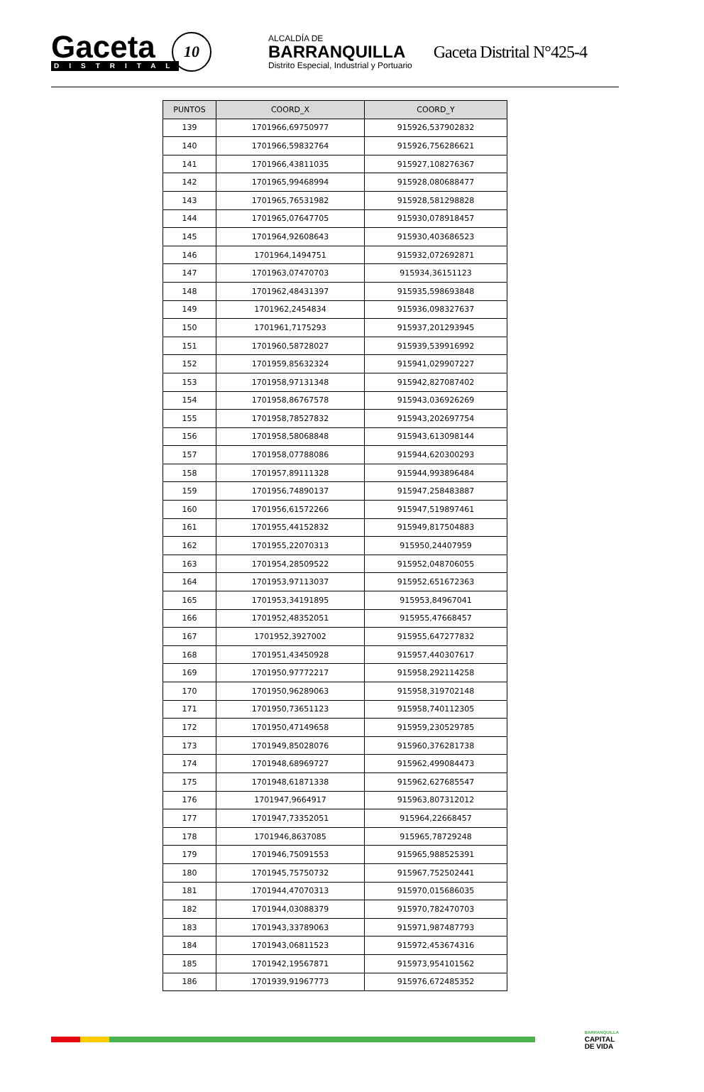Gaceta
DISTRITAL
10
ALCALDÍA DE
BARRANQUILLA
Distrito Especial, Industrial y Portuario
Gaceta Distrital N°425-4
| PUNTOS | COORD_X | COORD_Y |
| --- | --- | --- |
| 139 | 1701966,69750977 | 915926,537902832 |
| 140 | 1701966,59832764 | 915926,756286621 |
| 141 | 1701966,43811035 | 915927,108276367 |
| 142 | 1701965,99468994 | 915928,080688477 |
| 143 | 1701965,76531982 | 915928,581298828 |
| 144 | 1701965,07647705 | 915930,078918457 |
| 145 | 1701964,92608643 | 915930,403686523 |
| 146 | 1701964,1494751 | 915932,072692871 |
| 147 | 1701963,07470703 | 915934,36151123 |
| 148 | 1701962,48431397 | 915935,598693848 |
| 149 | 1701962,2454834 | 915936,098327637 |
| 150 | 1701961,7175293 | 915937,201293945 |
| 151 | 1701960,58728027 | 915939,539916992 |
| 152 | 1701959,85632324 | 915941,029907227 |
| 153 | 1701958,97131348 | 915942,827087402 |
| 154 | 1701958,86767578 | 915943,036926269 |
| 155 | 1701958,78527832 | 915943,202697754 |
| 156 | 1701958,58068848 | 915943,613098144 |
| 157 | 1701958,07788086 | 915944,620300293 |
| 158 | 1701957,89111328 | 915944,993896484 |
| 159 | 1701956,74890137 | 915947,258483887 |
| 160 | 1701956,61572266 | 915947,519897461 |
| 161 | 1701955,44152832 | 915949,817504883 |
| 162 | 1701955,22070313 | 915950,24407959 |
| 163 | 1701954,28509522 | 915952,048706055 |
| 164 | 1701953,97113037 | 915952,651672363 |
| 165 | 1701953,34191895 | 915953,84967041 |
| 166 | 1701952,48352051 | 915955,47668457 |
| 167 | 1701952,3927002 | 915955,647277832 |
| 168 | 1701951,43450928 | 915957,440307617 |
| 169 | 1701950,97772217 | 915958,292114258 |
| 170 | 1701950,96289063 | 915958,319702148 |
| 171 | 1701950,73651123 | 915958,740112305 |
| 172 | 1701950,47149658 | 915959,230529785 |
| 173 | 1701949,85028076 | 915960,376281738 |
| 174 | 1701948,68969727 | 915962,499084473 |
| 175 | 1701948,61871338 | 915962,627685547 |
| 176 | 1701947,9664917 | 915963,807312012 |
| 177 | 1701947,73352051 | 915964,22668457 |
| 178 | 1701946,8637085 | 915965,78729248 |
| 179 | 1701946,75091553 | 915965,988525391 |
| 180 | 1701945,75750732 | 915967,752502441 |
| 181 | 1701944,47070313 | 915970,015686035 |
| 182 | 1701944,03088379 | 915970,782470703 |
| 183 | 1701943,33789063 | 915971,987487793 |
| 184 | 1701943,06811523 | 915972,453674316 |
| 185 | 1701942,19567871 | 915973,954101562 |
| 186 | 1701939,91967773 | 915976,672485352 |
BARRANQUILLA
CAPITAL
DE VIDA